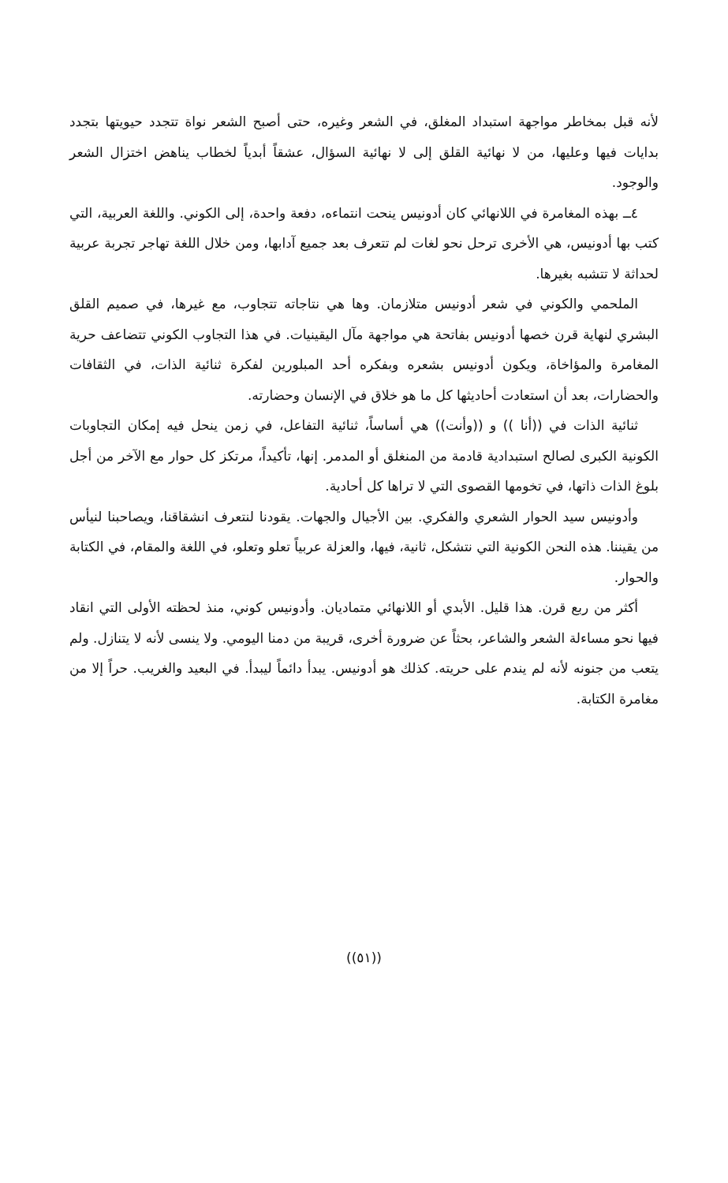لأنه قبل بمخاطر مواجهة استبداد المغلق، في الشعر وغيره، حتى أصبح الشعر نواة تتجدد حيويتها بتجدد بدايات فيها وعليها، من لا نهائية القلق إلى لا نهائية السؤال، عشقاً أبدياً لخطاب يناهض اختزال الشعر والوجود.
٤ــ بهذه المغامرة في اللانهائي كان أدونيس ينحت انتماءه، دفعة واحدة، إلى الكوني. واللغة العربية، التي كتب بها أدونيس، هي الأخرى ترحل نحو لغات لم تتعرف بعد جميع آدابها، ومن خلال اللغة تهاجر تجربة عربية لحداثة لا تتشبه بغيرها.
الملحمي والكوني في شعر أدونيس متلازمان. وها هي نتاجاته تتجاوب، مع غيرها، في صميم القلق البشري لنهاية قرن خصها أدونيس بفاتحة هي مواجهة مآل اليقينيات. في هذا التجاوب الكوني تتضاعف حرية المغامرة والمؤاخاة، ويكون أدونيس بشعره وبفكره أحد المبلورين لفكرة ثنائية الذات، في الثقافات والحضارات، بعد أن استعادت أحاديثها كل ما هو خلاق في الإنسان وحضارته.
ثنائية الذات في ((أنا )) و ((وأنت)) هي أساساً، ثنائية التفاعل، في زمن ينحل فيه إمكان التجاوبات الكونية الكبرى لصالح استبدادية قادمة من المنغلق أو المدمر. إنها، تأكيداً، مرتكز كل حوار مع الآخر من أجل بلوغ الذات ذاتها، في تخومها القصوى التي لا تراها كل أحادية.
وأدونيس سيد الحوار الشعري والفكري. بين الأجيال والجهات. يقودنا لنتعرف انشقاقنا، ويصاحبنا لنيأس من يقيننا. هذه النحن الكونية التي نتشكل، ثانية، فيها، والعزلة عربياً تعلو وتعلو، في اللغة والمقام، في الكتابة والحوار.
أكثر من ربع قرن. هذا قليل. الأبدي أو اللانهائي متماديان. وأدونيس كوني، منذ لحظته الأولى التي انقاد فيها نحو مساءلة الشعر والشاعر، بحثاً عن ضرورة أخرى، قريبة من دمنا اليومي. ولا ينسى لأنه لا يتنازل. ولم يتعب من جنونه لأنه لم يندم على حريته. كذلك هو أدونيس. يبدأ دائماً ليبدأ. في البعيد والغريب. حراً إلا من مغامرة الكتابة.
((٥١))